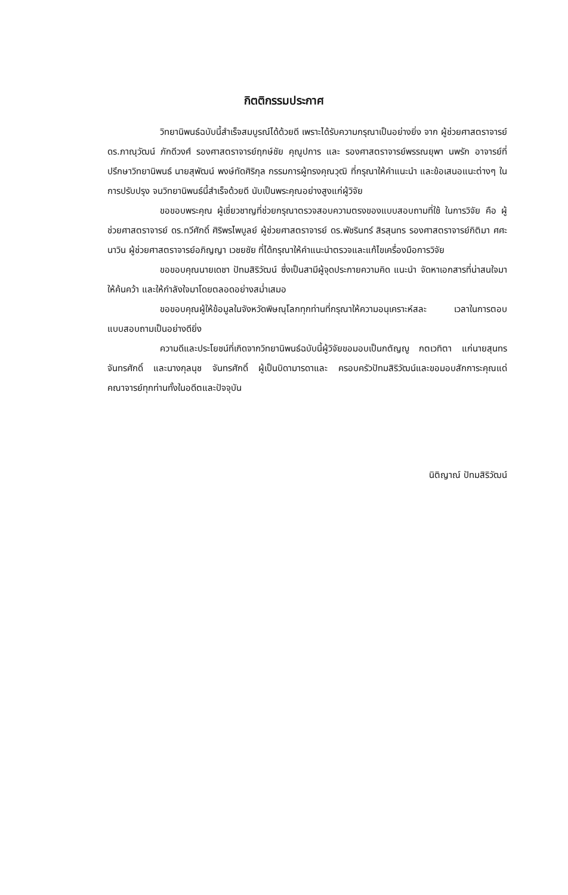กิตติกรรมประกาศ
วิทยานิพนธ์ฉบับนี้สำเร็จสมบูรณ์ได้ด้วยดี เพราะได้รับความกรุณาเป็นอย่างยิ่ง จาก ผู้ช่วยศาสตราจารย์ ดร.ภาณุวัฒน์ ภักดีวงศ์ รองศาสตราจารย์ฤกษ์ชัย คุณูปการ และ รองศาสตราจารย์พรรณยุพา นพรัก อาจารย์ที่ปรึกษาวิทยานิพนธ์ นายสุพัฒน์ พงษ์ทัดศิริกุล กรรมการผู้ทรงคุณวุฒิ ที่กรุณาให้คำแนะนำ และข้อเสนอแนะต่างๆ ในการปรับปรุง จนวิทยานิพนธ์นี้สำเร็จด้วยดี นับเป็นพระคุณอย่างสูงแก่ผู้วิจัย
ขอขอบพระคุณ ผู้เชี่ยวชาญที่ช่วยกรุณาตรวจสอบความตรงของแบบสอบถามที่ใช้ ในการวิจัย คือ ผู้ช่วยศาสตราจารย์ ดร.ทวีศักดิ์ ศิริพรไพบูลย์ ผู้ช่วยศาสตราจารย์ ดร.พัชรินทร์ สิรสุนทร รองศาสตราจารย์กิติมา ศศะนาวิน ผู้ช่วยศาสตราจารย์อภิญญา เวชยชัย ที่ได้กรุณาให้คำแนะนำตรวจและแก้ไขเครื่องมือการวิจัย
ขอขอบคุณนายเดชา ปัทมสิริวัฒน์ ซึ่งเป็นสามีผู้จุดประกายความคิด แนะนำ จัดหาเอกสารที่น่าสนใจมาให้ค้นคว้า และให้กำลังใจมาโดยตลอดอย่างสม่ำเสมอ
ขอขอบคุณผู้ให้ข้อมูลในจังหวัดพิษณุโลกทุกท่านที่กรุณาให้ความอนุเคราะห์สละ เวลาในการตอบแบบสอบถามเป็นอย่างดียิ่ง
ความดีและประโยชน์ที่เกิดจากวิทยานิพนธ์ฉบับนี้ผู้วิจัยขอมอบเป็นกตัญญู กตเวทิตา แก่นายสุนทร จันทรศักดิ์ และนางกุลนุช จันทรศักดิ์ ผู้เป็นบิดามารดาและ ครอบครัวปัทมสิริวัฒน์และขอมอบสักการะคุณแด่คณาจารย์ทุกท่านทั้งในอดีตและปัจจุบัน
นิติญาณ์ ปัทมสิริวัฒน์